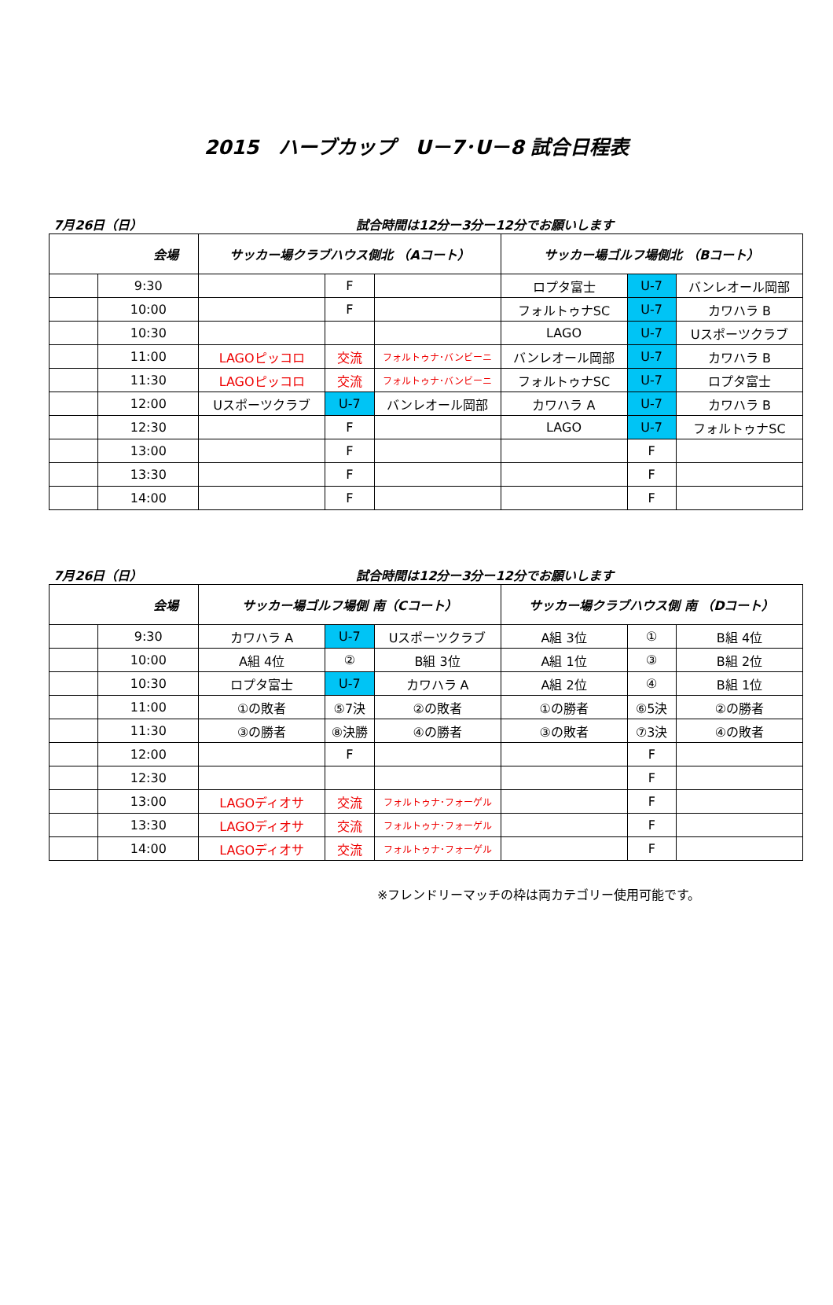2015　ハーブカップ　U－7･U－8 試合日程表
7月26日（日） 試合時間は12分ー3分ー12分でお願いします
| 会場 | | サッカー場クラブハウス側北 （Aコート） | | | サッカー場ゴルフ場側北 （Bコート） | | |
| --- | --- | --- | --- | --- | --- | --- | --- |
| | 9:30 | | F | | ロプタ富士 | U-7 | バンレオール岡部 |
| | 10:00 | | F | | フォルトゥナSC | U-7 | カワハラ B |
| | 10:30 | | | | LAGO | U-7 | Uスポーツクラブ |
| | 11:00 | LAGOピッコロ | 交流 | フォルトゥナ･バンビーニ | バンレオール岡部 | U-7 | カワハラ B |
| | 11:30 | LAGOピッコロ | 交流 | フォルトゥナ･バンビーニ | フォルトゥナSC | U-7 | ロプタ富士 |
| | 12:00 | Uスポーツクラブ | U-7 | バンレオール岡部 | カワハラ A | U-7 | カワハラ B |
| | 12:30 | | F | | LAGO | U-7 | フォルトゥナSC |
| | 13:00 | | F | | | F | |
| | 13:30 | | F | | | F | |
| | 14:00 | | F | | | F | |
7月26日（日） 試合時間は12分ー3分ー12分でお願いします
| 会場 | | サッカー場ゴルフ場側 南（Cコート） | | | サッカー場クラブハウス側 南 （Dコート） | | |
| --- | --- | --- | --- | --- | --- | --- | --- |
| | 9:30 | カワハラ A | U-7 | Uスポーツクラブ | A組 3位 | ① | B組 4位 |
| | 10:00 | A組 4位 | ② | B組 3位 | A組 1位 | ③ | B組 2位 |
| | 10:30 | ロプタ富士 | U-7 | カワハラ A | A組 2位 | ④ | B組 1位 |
| | 11:00 | ①の敗者 | ⑤7決 | ②の敗者 | ①の勝者 | ⑥5決 | ②の勝者 |
| | 11:30 | ③の勝者 | ⑧決勝 | ④の勝者 | ③の敗者 | ⑦3決 | ④の敗者 |
| | 12:00 | | F | | | F | |
| | 12:30 | | | | | F | |
| | 13:00 | LAGOディオサ | 交流 | フォルトゥナ･フォーゲル | | F | |
| | 13:30 | LAGOディオサ | 交流 | フォルトゥナ･フォーゲル | | F | |
| | 14:00 | LAGOディオサ | 交流 | フォルトゥナ･フォーゲル | | F | |
※フレンドリーマッチの枠は両カテゴリー使用可能です。